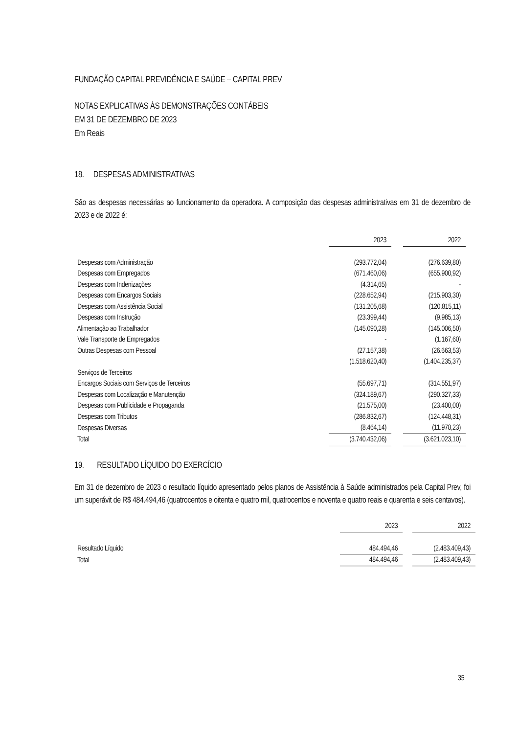FUNDAÇÃO CAPITAL PREVIDÊNCIA E SAÚDE – CAPITAL PREV
NOTAS EXPLICATIVAS ÀS DEMONSTRAÇÕES CONTÁBEIS
EM 31 DE DEZEMBRO DE 2023
Em Reais
18. DESPESAS ADMINISTRATIVAS
São as despesas necessárias ao funcionamento da operadora. A composição das despesas administrativas em 31 de dezembro de 2023 e de 2022 é:
| | 2023 | | 2022 |
| --- | --- | --- | --- |
| Despesas com Administração | (293.772,04) | | (276.639,80) |
| Despesas com Empregados | (671.460,06) | | (655.900,92) |
| Despesas com Indenizações | (4.314,65) | | - |
| Despesas com Encargos Sociais | (228.652,94) | | (215.903,30) |
| Despesas com Assistência Social | (131.205,68) | | (120.815,11) |
| Despesas com Instrução | (23.399,44) | | (9.985,13) |
| Alimentação ao Trabalhador | (145.090,28) | | (145.006,50) |
| Vale Transporte de Empregados | - | | (1.167,60) |
| Outras Despesas com Pessoal | (27.157,38) | | (26.663,53) |
| | (1.518.620,40) | | (1.404.235,37) |
| Serviços de Terceiros | | | |
| Encargos Sociais com Serviços de Terceiros | (55.697,71) | | (314.551,97) |
| Despesas com Localização e Manutenção | (324.189,67) | | (290.327,33) |
| Despesas com Publicidade e Propaganda | (21.575,00) | | (23.400,00) |
| Despesas com Tributos | (286.832,67) | | (124.448,31) |
| Despesas Diversas | (8.464,14) | | (11.978,23) |
| Total | (3.740.432,06) | | (3.621.023,10) |
19. RESULTADO LÍQUIDO DO EXERCÍCIO
Em 31 de dezembro de 2023 o resultado líquido apresentado pelos planos de Assistência à Saúde administrados pela Capital Prev, foi um superávit de R$ 484.494,46 (quatrocentos e oitenta e quatro mil, quatrocentos e noventa e quatro reais e quarenta e seis centavos).
| | 2023 | | 2022 |
| --- | --- | --- | --- |
| Resultado Líquido | 484.494,46 | | (2.483.409,43) |
| Total | 484.494,46 | | (2.483.409,43) |
35